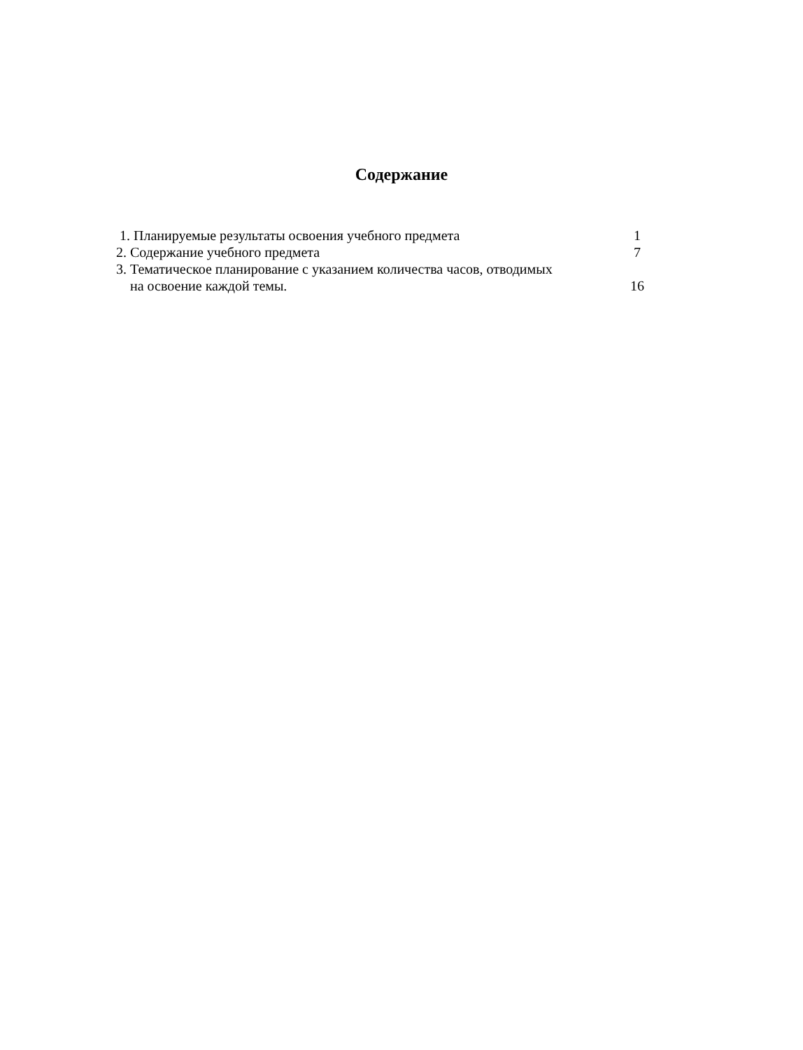Содержание
1. Планируемые результаты освоения учебного предмета 1
2. Содержание учебного предмета 7
3. Тематическое планирование с указанием количества часов, отводимых
на освоение каждой темы. 16